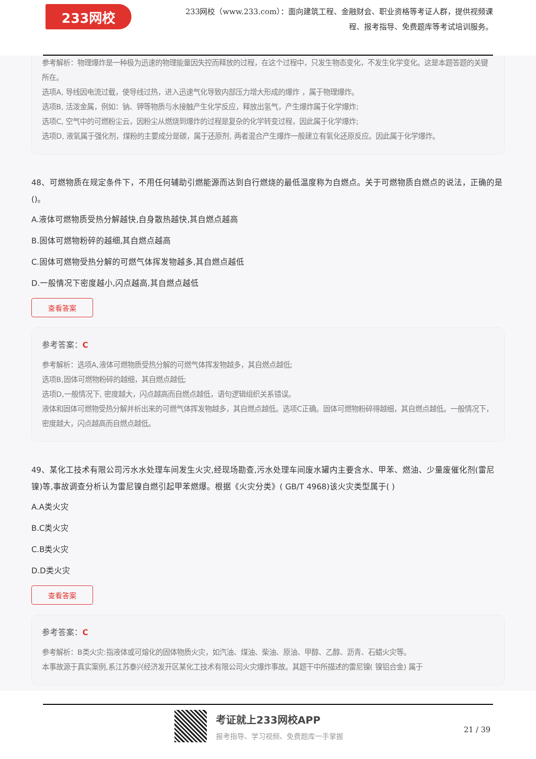233网校
233网校（www.233.com）：面向建筑工程、金融财会、职业资格等考证人群，提供视频课程、报考指导、免费题库等考试培训服务。
参考解析：物理爆炸是一种极为迅速的物理能量因失控而释放的过程，在这个过程中，只发生物态变化，不发生化学变化。这是本题答题的关键所在。
选项A, 导线因电流过载，使导线过热，进入迅速气化导致内部压力增大形成的爆炸 ，属于物理爆炸。
选项B, 活泼金属，例如：钠、钾等物质与水接触产生化学反应，释放出氢气，产生爆炸属于化学爆炸;
选项C, 空气中的可燃粉尘云，因粉尘从燃烧到爆炸的过程是复杂的化学转变过程，因此属于化学爆炸;
选项D, 液氧属于强化剂，煤粉的主要成分是碳，属于还原剂, 两者混合产生爆炸一般建立有氧化还原反应。因此属于化学爆炸。
48、可燃物质在规定条件下，不用任何辅助引燃能源而达到自行燃烧的最低温度称为自燃点。关于可燃物质自燃点的说法，正确的是()。
A.液体可燃物质受热分解越快,自身散热越快,其自燃点越高
B.固体可燃物粉碎的越细,其自燃点越高
C.固体可燃物受热分解的可燃气体挥发物越多,其自燃点越低
D.一般情况下密度越小,闪点越高,其自燃点越低
查看答案
参考答案：C
参考解析：选项A,液体可燃物质受热分解的可燃气体挥发物越多，其自燃点越低;
选项B,固体可燃物粉碎的越细，其自燃点越低;
选项D,一般情况下, 密度越大，闪点越高而自燃点越低，语句逻辑组织关系错误。
液体和固体可燃物受热分解并析出来的可燃气体挥发物越多，其自燃点越低。选项C正确。固体可燃物粉碎得越细，其自燃点越低。一般情况下，密度越大，闪点越高而自燃点越低。
49、某化工技术有限公司污水水处理车间发生火灾,经现场勘查,污水处理车间废水罐内主要含水、甲苯、燃油、少量废催化剂(雷尼镍)等,事故调查分析认为雷尼镍自燃引起甲苯燃爆。根据《火灾分类》( GB/T 4968)该火灾类型属于( )
A.A类火灾
B.C类火灾
C.B类火灾
D.D类火灾
查看答案
参考答案：C
参考解析：B类火灾:指液体或可熔化的固体物质火灾，如汽油、煤油、柴油、原油、甲醇、乙醇、沥青、石蜡火灾等。
本事故源于真实案例,系江苏泰兴经济发开区某化工技术有限公司火灾爆炸事故。其题干中所描述的雷尼镍( 镍铝合金) 属于
考证就上233网校APP
报考指导、学习视频、免费题库一手掌握
21 / 39